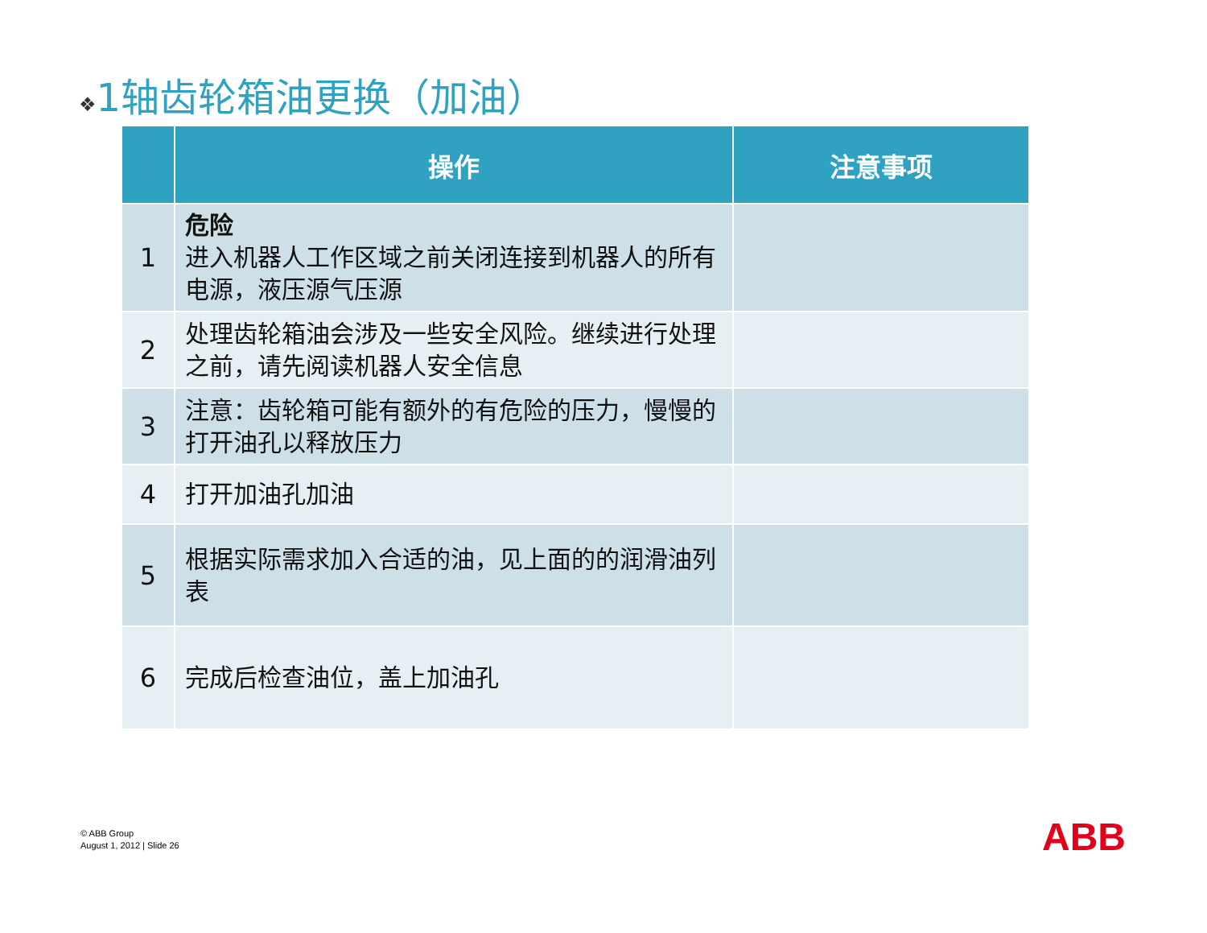❖1轴齿轮箱油更换（加油）
| | 操作 | 注意事项 |
| --- | --- | --- |
| 1 | 危险 进入机器人工作区域之前关闭连接到机器人的所有电源，液压源气压源 | |
| 2 | 处理齿轮箱油会涉及一些安全风险。继续进行处理之前，请先阅读机器人安全信息 | |
| 3 | 注意：齿轮箱可能有额外的有危险的压力，慢慢的打开油孔以释放压力 | |
| 4 | 打开加油孔加油 | |
| 5 | 根据实际需求加入合适的油，见上面的的润滑油列表 | |
| 6 | 完成后检查油位，盖上加油孔 | |
© ABB Group
August 1, 2012 | Slide 26
ABB